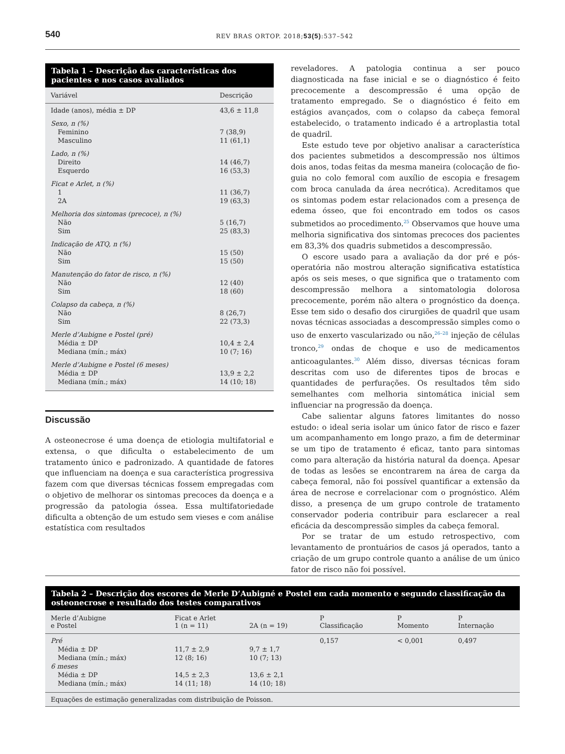540 REV BRAS ORTOP. 2018;53(5):537–542
Tabela 1 – Descrição das características dos pacientes e nos casos avaliados
| Variável | Descrição |
| --- | --- |
| Idade (anos), média ± DP | 43,6 ± 11,8 |
| Sexo, n (%) | |
| Feminino | 7 (38,9) |
| Masculino | 11 (61,1) |
| Lado, n (%) | |
| Direito | 14 (46,7) |
| Esquerdo | 16 (53,3) |
| Ficat e Arlet, n (%) | |
| 1 | 11 (36,7) |
| 2A | 19 (63,3) |
| Melhoria dos sintomas (precoce), n (%) | |
| Não | 5 (16,7) |
| Sim | 25 (83,3) |
| Indicação de ATQ, n (%) | |
| Não | 15 (50) |
| Sim | 15 (50) |
| Manutenção do fator de risco, n (%) | |
| Não | 12 (40) |
| Sim | 18 (60) |
| Colapso da cabeça, n (%) | |
| Não | 8 (26,7) |
| Sim | 22 (73,3) |
| Merle d’Aubigne e Postel (pré) | |
| Média ± DP | 10,4 ± 2,4 |
| Mediana (mín.; máx) | 10 (7; 16) |
| Merle d’Aubigne e Postel (6 meses) | |
| Média ± DP | 13,9 ± 2,2 |
| Mediana (mín.; máx) | 14 (10; 18) |
Discussão
A osteonecrose é uma doença de etiologia multifatorial e extensa, o que dificulta o estabelecimento de um tratamento único e padronizado. A quantidade de fatores que influenciam na doença e sua característica progressiva fazem com que diversas técnicas fossem empregadas com o objetivo de melhorar os sintomas precoces da doença e a progressão da patologia óssea. Essa multifatoriedade dificulta a obtenção de um estudo sem vieses e com análise estatística com resultados
reveladores. A patologia continua a ser pouco diagnosticada na fase inicial e se o diagnóstico é feito precocemente a descompressão é uma opção de tratamento empregado. Se o diagnóstico é feito em estágios avançados, com o colapso da cabeça femoral estabelecido, o tratamento indicado é a artroplastia total de quadril.
Este estudo teve por objetivo analisar a característica dos pacientes submetidos a descompressão nos últimos dois anos, todas feitas da mesma maneira (colocação de fio-guia no colo femoral com auxílio de escopia e fresagem com broca canulada da área necrótica). Acreditamos que os sintomas podem estar relacionados com a presença de edema ósseo, que foi encontrado em todos os casos submetidos ao procedimento.<sup>25</sup> Observamos que houve uma melhoria significativa dos sintomas precoces dos pacientes em 83,3% dos quadris submetidos a descompressão.
O escore usado para a avaliação da dor pré e pós-operatória não mostrou alteração significativa estatística após os seis meses, o que significa que o tratamento com descompressão melhora a sintomatologia dolorosa precocemente, porém não altera o prognóstico da doença. Esse tem sido o desafio dos cirurgiões de quadril que usam novas técnicas associadas a descompressão simples como o uso de enxerto vascularizado ou não,<sup>26–28</sup> injeção de células tronco,<sup>29</sup> ondas de choque e uso de medicamentos anticoagulantes.<sup>30</sup> Além disso, diversas técnicas foram descritas com uso de diferentes tipos de brocas e quantidades de perfurações. Os resultados têm sido semelhantes com melhoria sintomática inicial sem influenciar na progressão da doença.
Cabe salientar alguns fatores limitantes do nosso estudo: o ideal seria isolar um único fator de risco e fazer um acompanhamento em longo prazo, a fim de determinar se um tipo de tratamento é eficaz, tanto para sintomas como para alteração da história natural da doença. Apesar de todas as lesões se encontrarem na área de carga da cabeça femoral, não foi possível quantificar a extensão da área de necrose e correlacionar com o prognóstico. Além disso, a presença de um grupo controle de tratamento conservador poderia contribuir para esclarecer a real eficácia da descompressão simples da cabeça femoral.
Por se tratar de um estudo retrospectivo, com levantamento de prontuários de casos já operados, tanto a criação de um grupo controle quanto a análise de um único fator de risco não foi possível.
Tabela 2 – Descrição dos escores de Merle D’Aubigné e Postel em cada momento e segundo classificação da osteonecrose e resultado dos testes comparativos
| Merle d’Aubigne e Postel | Ficat e Arlet 1 (n = 11) | 2A (n = 19) | P Classificação | P Momento | P Internação |
| --- | --- | --- | --- | --- | --- |
| Pré | | | 0,157 | < 0,001 | 0,497 |
| Média ± DP | 11,7 ± 2,9 | 9,7 ± 1,7 | | | |
| Mediana (mín.; máx) | 12 (8; 16) | 10 (7; 13) | | | |
| 6 meses | | | | | |
| Média ± DP | 14,5 ± 2,3 | 13,6 ± 2,1 | | | |
| Mediana (mín.; máx) | 14 (11; 18) | 14 (10; 18) | | | |
| Equações de estimação generalizadas com distribuição de Poisson. | | | | | |